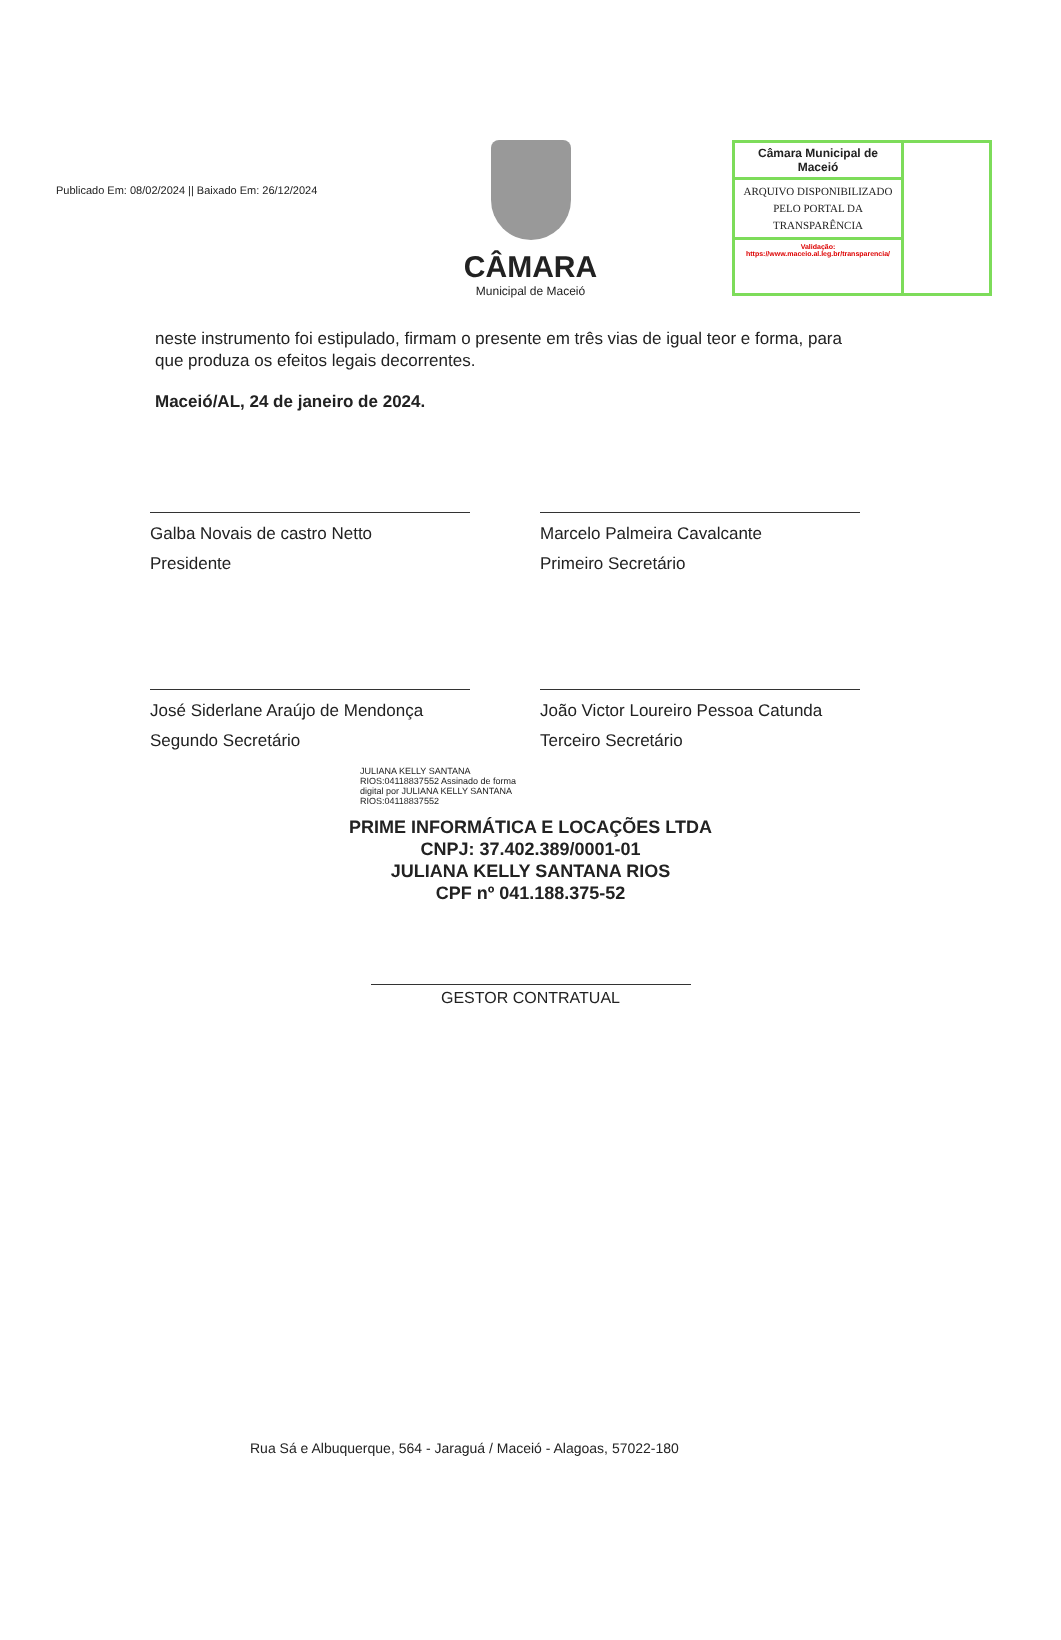Publicado Em: 08/02/2024 || Baixado Em: 26/12/2024
Câmara Municipal de Maceió
ARQUIVO DISPONIBILIZADO PELO PORTAL DA TRANSPARÊNCIA
Validação:
https://www.maceio.al.leg.br/transparencia/
CÂMARA
Municipal de Maceió
neste instrumento foi estipulado, firmam o presente em três vias de igual teor e forma, para que produza os efeitos legais decorrentes.
Maceió/AL, 24 de janeiro de 2024.
Galba Novais de castro Netto
Presidente
Marcelo Palmeira Cavalcante
Primeiro Secretário
José Siderlane Araújo de Mendonça
Segundo Secretário
João Victor Loureiro Pessoa Catunda
Terceiro Secretário
JULIANA KELLY SANTANA RIOS:04118837552 Assinado de forma digital por JULIANA KELLY SANTANA RIOS:04118837552
PRIME INFORMÁTICA E LOCAÇÕES LTDA
CNPJ: 37.402.389/0001-01
JULIANA KELLY SANTANA RIOS
CPF nº 041.188.375-52
GESTOR CONTRATUAL
Rua Sá e Albuquerque, 564 - Jaraguá / Maceió - Alagoas, 57022-180